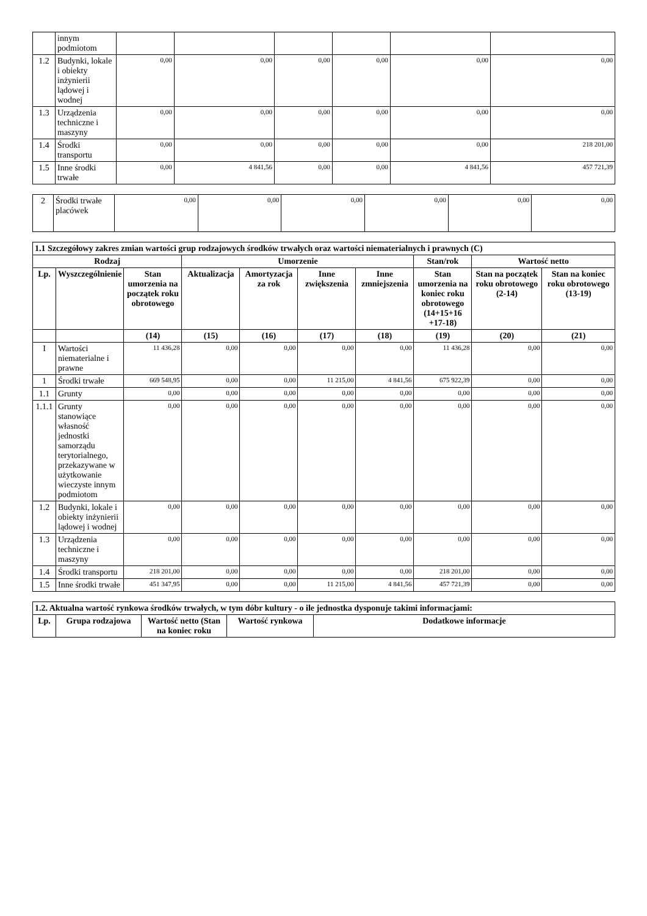| | innym podmiotom | | | | | | |
| 1.2 | Budynki, lokale i obiekty inżynierii lądowej i wodnej | 0,00 | 0,00 | 0,00 | 0,00 | 0,00 | 0,00 |
| 1.3 | Urządzenia techniczne i maszyny | 0,00 | 0,00 | 0,00 | 0,00 | 0,00 | 0,00 |
| 1.4 | Środki transportu | 0,00 | 0,00 | 0,00 | 0,00 | 0,00 | 218 201,00 |
| 1.5 | Inne środki trwałe | 0,00 | 4 841,56 | 0,00 | 0,00 | 4 841,56 | 457 721,39 |
| 2 | Środki trwałe placówek | 0,00 | 0,00 | 0,00 | 0,00 | 0,00 | 0,00 |
| 1.1 Szczegółowy zakres zmian wartości grup rodzajowych środków trwałych oraz wartości niematerialnych i prawnych (C) | | | | | | | | | |
| --- | --- | --- | --- | --- | --- | --- | --- | --- | --- |
| Rodzaj | | | Umorzenie | | | | Stan/rok | Wartość netto | |
| Lp. | Wyszczególnienie | Stan umorzenia na początek roku obrotowego | Aktualizacja | Amortyzacja za rok | Inne zwiększenia | Inne zmniejszenia | Stan umorzenia na koniec roku obrotowego (14+15+16 +17-18) | Stan na początek roku obrotowego (2-14) | Stan na koniec roku obrotowego (13-19) |
| | | (14) | (15) | (16) | (17) | (18) | (19) | (20) | (21) |
| I | Wartości niematerialne i prawne | 11 436,28 | 0,00 | 0,00 | 0,00 | 0,00 | 11 436,28 | 0,00 | 0,00 |
| 1 | Środki trwałe | 669 548,95 | 0,00 | 0,00 | 11 215,00 | 4 841,56 | 675 922,39 | 0,00 | 0,00 |
| 1.1 | Grunty | 0,00 | 0,00 | 0,00 | 0,00 | 0,00 | 0,00 | 0,00 | 0,00 |
| 1.1.1 | Grunty stanowiące własność jednostki samorządu terytorialnego, przekazywane w użytkowanie wieczyste innym podmiotom | 0,00 | 0,00 | 0,00 | 0,00 | 0,00 | 0,00 | 0,00 | 0,00 |
| 1.2 | Budynki, lokale i obiekty inżynierii lądowej i wodnej | 0,00 | 0,00 | 0,00 | 0,00 | 0,00 | 0,00 | 0,00 | 0,00 |
| 1.3 | Urządzenia techniczne i maszyny | 0,00 | 0,00 | 0,00 | 0,00 | 0,00 | 0,00 | 0,00 | 0,00 |
| 1.4 | Środki transportu | 218 201,00 | 0,00 | 0,00 | 0,00 | 0,00 | 218 201,00 | 0,00 | 0,00 |
| 1.5 | Inne środki trwałe | 451 347,95 | 0,00 | 0,00 | 11 215,00 | 4 841,56 | 457 721,39 | 0,00 | 0,00 |
| 1.2. Aktualna wartość rynkowa środków trwałych, w tym dóbr kultury - o ile jednostka dysponuje takimi informacjami: | | | | |
| --- | --- | --- | --- | --- |
| Lp. | Grupa rodzajowa | Wartość netto (Stan na koniec roku | Wartość rynkowa | Dodatkowe informacje |